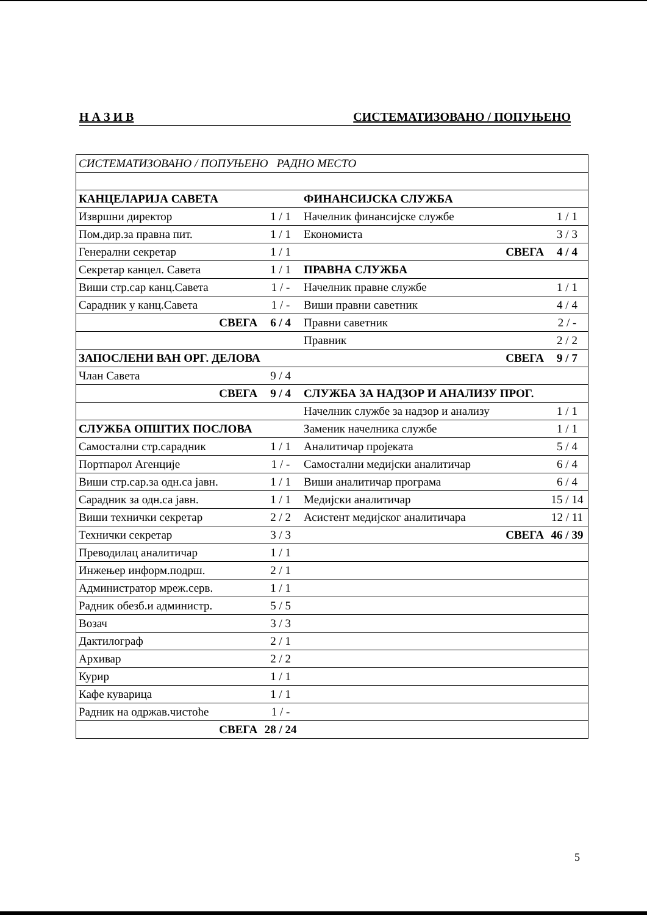Н А З И В СИСТЕМАТИЗОВАНО / ПОПУЊЕНО
| СИСТЕМАТИЗОВАНО / ПОПУЊЕНО РАДНО МЕСТО | | | |
| КАНЦЕЛАРИЈА САВЕТА | | ФИНАНСИЈСКА СЛУЖБА | |
| Извршни директор | 1 / 1 | Начелник финансијске службе | 1 / 1 |
| Пом.дир.за правна пит. | 1 / 1 | Економиста | 3 / 3 |
| Генерални секретар | 1 / 1 | СВЕГА | 4 / 4 |
| Секретар канцел. Савета | 1 / 1 | ПРАВНА СЛУЖБА | |
| Виши стр.сар канц.Савета | 1 / - | Начелник правне службе | 1 / 1 |
| Сарадник у канц.Савета | 1 / - | Виши правни саветник | 4 / 4 |
| СВЕГА | 6 / 4 | Правни саветник | 2 / - |
| | | Правник | 2 / 2 |
| ЗАПОСЛЕНИ ВАН ОРГ. ДЕЛОВА | | СВЕГА | 9 / 7 |
| Члан Савета | 9 / 4 | | |
| СВЕГА | 9 / 4 | СЛУЖБА ЗА НАДЗОР И АНАЛИЗУ ПРОГ. | |
| | | Начелник службе за надзор и анализу | 1 / 1 |
| СЛУЖБА ОПШТИХ ПОСЛОВА | | Заменик начелника службе | 1 / 1 |
| Самостални стр.сарадник | 1 / 1 | Аналитичар пројеката | 5 / 4 |
| Портпарол Агенције | 1 / - | Самостални медијски аналитичар | 6 / 4 |
| Виши стр.сар.за одн.са јавн. | 1 / 1 | Виши аналитичар програма | 6 / 4 |
| Сарадник за одн.са јавн. | 1 / 1 | Медијски аналитичар | 15 / 14 |
| Виши технички секретар | 2 / 2 | Асистент медијског аналитичара | 12 / 11 |
| Технички секретар | 3 / 3 | СВЕГА | 46 / 39 |
| Преводилац аналитичар | 1 / 1 | | |
| Инжењер информ.подрш. | 2 / 1 | | |
| Администратор мреж.серв. | 1 / 1 | | |
| Радник обезб.и администр. | 5 / 5 | | |
| Возач | 3 / 3 | | |
| Дактилограф | 2 / 1 | | |
| Архивар | 2 / 2 | | |
| Курир | 1 / 1 | | |
| Кафе куварица | 1 / 1 | | |
| Радник на одржав.чистоће | 1 / - | | |
| СВЕГА | 28 / 24 | | |
5